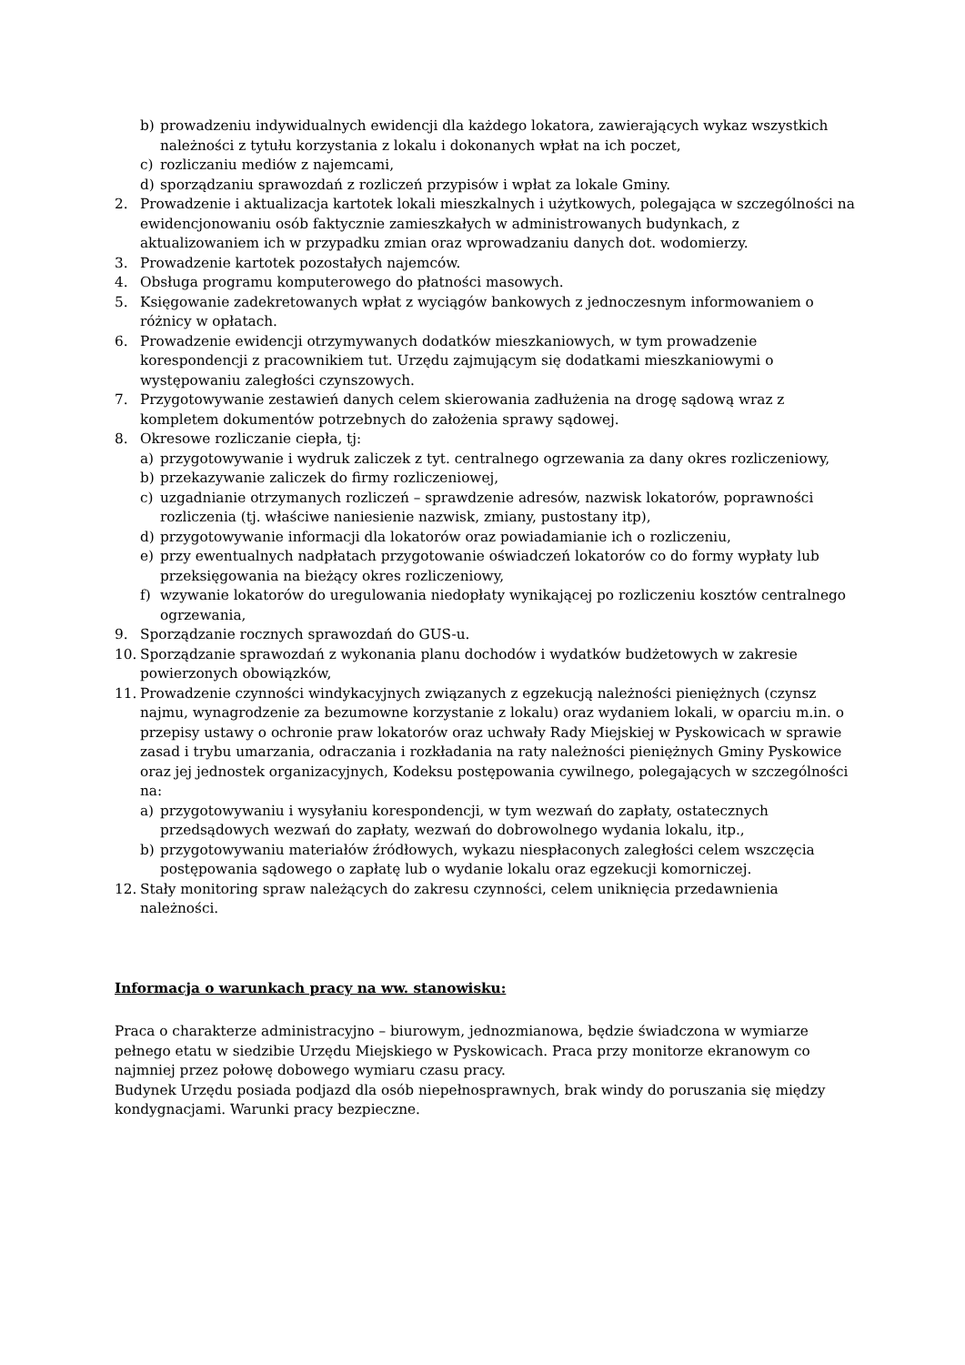b) prowadzeniu indywidualnych ewidencji dla każdego lokatora, zawierających wykaz wszystkich należności z tytułu korzystania z lokalu i dokonanych wpłat na ich poczet,
c) rozliczaniu mediów z najemcami,
d) sporządzaniu sprawozdań z rozliczeń przypisów i wpłat za lokale Gminy.
2. Prowadzenie i aktualizacja kartotek lokali mieszkalnych i użytkowych, polegająca w szczególności na ewidencjonowaniu osób faktycznie zamieszkałych w administrowanych budynkach, z aktualizowaniem ich w przypadku zmian oraz wprowadzaniu danych dot. wodomierzy.
3. Prowadzenie kartotek pozostałych najemców.
4. Obsługa programu komputerowego do płatności masowych.
5. Księgowanie zadekretowanych wpłat z wyciągów bankowych z jednoczesnym informowaniem o różnicy w opłatach.
6. Prowadzenie ewidencji otrzymywanych dodatków mieszkaniowych, w tym prowadzenie korespondencji z pracownikiem tut. Urzędu zajmującym się dodatkami mieszkaniowymi o występowaniu zaległości czynszowych.
7. Przygotowywanie zestawień danych celem skierowania zadłużenia na drogę sądową wraz z kompletem dokumentów potrzebnych do założenia sprawy sądowej.
8. Okresowe rozliczanie ciepła, tj:
a) przygotowywanie i wydruk zaliczek z tyt. centralnego ogrzewania za dany okres rozliczeniowy,
b) przekazywanie zaliczek do firmy rozliczeniowej,
c) uzgadnianie otrzymanych rozliczeń – sprawdzenie adresów, nazwisk lokatorów, poprawności rozliczenia (tj. właściwe naniesienie nazwisk, zmiany, pustostany itp),
d) przygotowywanie informacji dla lokatorów oraz powiadamianie ich o rozliczeniu,
e) przy ewentualnych nadpłatach przygotowanie oświadczeń lokatorów co do formy wypłaty lub przeksięgowania na bieżący okres rozliczeniowy,
f) wzywanie lokatorów do uregulowania niedopłaty wynikającej po rozliczeniu kosztów centralnego ogrzewania,
9. Sporządzanie rocznych sprawozdań do GUS-u.
10. Sporządzanie sprawozdań z wykonania planu dochodów i wydatków budżetowych w zakresie powierzonych obowiązków,
11. Prowadzenie czynności windykacyjnych związanych z egzekucją należności pieniężnych (czynsz najmu, wynagrodzenie za bezumowne korzystanie z lokalu) oraz wydaniem lokali, w oparciu m.in. o przepisy ustawy o ochronie praw lokatorów oraz uchwały Rady Miejskiej w Pyskowicach w sprawie zasad i trybu umarzania, odraczania i rozkładania na raty należności pieniężnych Gminy Pyskowice oraz jej jednostek organizacyjnych, Kodeksu postępowania cywilnego, polegających w szczególności na:
a) przygotowywaniu i wysyłaniu korespondencji, w tym wezwań do zapłaty, ostatecznych przedsądowych wezwań do zapłaty, wezwań do dobrowolnego wydania lokalu, itp.,
b) przygotowywaniu materiałów źródłowych, wykazu niespłaconych zaległości celem wszczęcia postępowania sądowego o zapłatę lub o wydanie lokalu oraz egzekucji komorniczej.
12. Stały monitoring spraw należących do zakresu czynności, celem uniknięcia przedawnienia należności.
Informacja o warunkach pracy na ww. stanowisku:
Praca o charakterze administracyjno – biurowym, jednozmianowa, będzie świadczona w wymiarze pełnego etatu w siedzibie Urzędu Miejskiego w Pyskowicach. Praca przy monitorze ekranowym co najmniej przez połowę dobowego wymiaru czasu pracy.
Budynek Urzędu posiada podjazd dla osób niepełnosprawnych, brak windy do poruszania się między kondygnacjami. Warunki pracy bezpieczne.